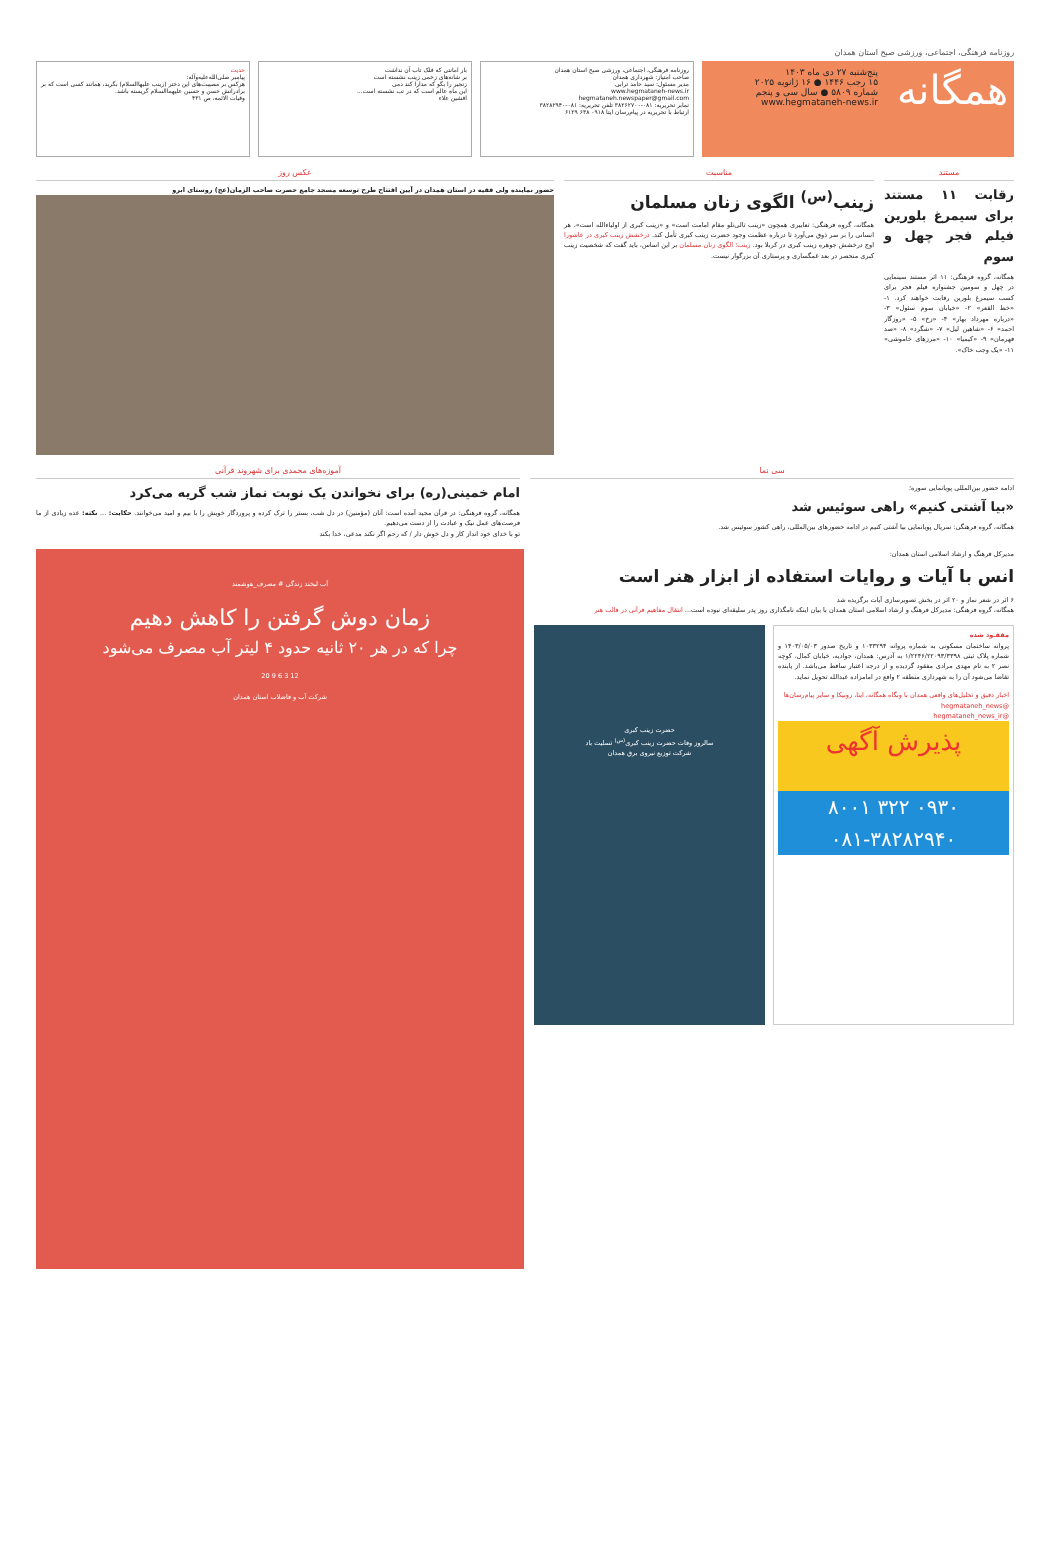روزنامه فرهنگی، اجتماعی، ورزشی صبح استان همدان
همگانه
پنج‌شنبه ۲۷ دی ماه ۱۴۰۳
۱۵ رجب ۱۴۴۶ ● ۱۶ ژانویه ۲۰۲۵
شماره ۵۸۰۹ ● سال سی و پنجم
www.hegmataneh-news.ir
روزنامه فرهنگی، اجتماعی، ورزشی صبح استان همدان
صاحب امتیاز: شهرداری همدان
مدیر مسئول: سید حامد ترابی
www.hegmataneh-news.ir
hegmataneh.newspaper@gmail.com
نمابر تحریریه: ۰۸۱-۳۸۲۶۲۷۰۰ تلفن تحریریه: ۰۸۱-۳۸۲۸۲۹۴۰
ارتباط با تحریریه در پیام‌رسان ایتا ۰۹۱۸ ۶۳۸ ۶۱۲۹
بار امانتی که فلک تاب آن نداشت
بر شانه‌های زخمی زینب نشسته است
زنجیر را بگو که مدارا کند دمی
این ماه عالم است که در تب نشسته است...
افشین علاء
حدیث
پیامبر صلی‌الله‌علیه‌وآله:
هرکس بر مصیبت‌های این دختر (زینب علیهاالسلام) بگرید، همانند کسی است که بر برادرانش حسن و حسین علیهماالسلام گریسته باشد.
وفیات الائمه، ص ۴۳۱
مستند
رقابت ۱۱ مستند برای سیمرغ بلورین فیلم فجر چهل و سوم
همگانه، گروه فرهنگی: ۱۱ اثر مستند سینمایی در چهل و سومین جشنواره فیلم فجر برای کسب سیمرغ بلورین رقابت خواهند کرد. ۱- «خط القعر» ۲- «خیابان سوم سئول» ۳- «درباره مهرداد بهار» ۴- «زخ» ۵- «روزگار احمد» ۶- «شاهین لیل» ۷- «شگرد» ۸- «صد قهرمان» ۹- «کیمیا» ۱۰- «مرزهای خاموشی» ۱۱- «یک وجب خاک».
مناسبت
زینب<sup>(س)</sup> الگوی زنان مسلمان
همگانه، گروه فرهنگی: تعابیری همچون «زینب تالی‌تلو مقام امامت است» و «زینب کبری از اولیاءالله است»، هر انسانی را بر سر ذوق می‌آورد تا درباره عظمت وجود حضرت زینب کبری تأمل کند. درخشش زینب کبری در عاشورا اوج درخشش جوهره زینب کبری در کربلا بود. زینب؛ الگوی زنان مسلمان بر این اساس، باید گفت که شخصیت زینب کبری منحصر در بعد غمگساری و پرستاری آن بزرگوار نیست.
عکس روز
حضور نماینده ولی فقیه در استان همدان در آیین افتتاح طرح توسعه مسجد جامع حضرت صاحب الزمان(عج) روستای ابرو
سی نما
ادامه حضور بین‌المللی پویانمایی سوره؛
«بیا آشتی کنیم» راهی سوئیس شد
همگانه، گروه فرهنگی: سریال پویانمایی بیا آشتی کنیم در ادامه حضورهای بین‌المللی، راهی کشور سوئیس شد.
آموزه‌های محمدی برای شهروند قرآنی
امام خمینی(ره) برای نخواندن یک نوبت نماز شب گریه می‌کرد
همگانه، گروه فرهنگی: در قرآن مجید آمده است: آنان (مؤمنین) در دل شب، بستر را ترک کرده و پروردگار خویش را با بیم و امید می‌خوانند. حکایت: ... نکته: عده زیادی از ما فرصت‌های عمل نیک و عبادت را از دست می‌دهیم.
تو با خدای خود انداز کار و دل خوش دار / که رحم اگر نکند مدعی، خدا بکند
مدیرکل فرهنگ و ارشاد اسلامی استان همدان:
انس با آیات و روایات استفاده از ابزار هنر است
۶ اثر در شعر نماز و ۲۰ اثر در بخش تصویرسازی آیات برگزیده شد
همگانه، گروه فرهنگی: مدیرکل فرهنگ و ارشاد اسلامی استان همدان با بیان اینکه نامگذاری روز پدر سلیقه‌ای نبوده است... انتقال مفاهیم قرآنی در قالب هنر
مفقـود شده
پروانه ساختمان مسکونی به شماره پروانه ۱۰۳۳۲۹۴ و تاریخ صدور ۱۴۰۳/۰۵/۰۳ و شماره پلاک ثبتی ۱/۲۲۴۶/۲۲۰۹۳/۳۳۹۸ به آدرس: همدان، جوادیه، خیابان کمال، کوچه نصر ۲ به نام مهدی مرادی مفقود گردیده و از درجه اعتبار ساقط می‌باشد. از یابنده تقاضا می‌شود آن را به شهرداری منطقه ۲ واقع در امامزاده عبدالله تحویل نماید.
اخبار دقیق و تحلیل‌های واقعی همدان با وبگاه همگانه، ایتا، روبیکا و سایر پیام‌رسان‌ها
@hegmataneh_news
@hegmataneh_news_ir
پذیرش آگهی
۰۹۳۰ ۳۲۲ ۸۰۰۱
۰۸۱-۳۸۲۸۲۹۴۰
حضرت زینب کبری
سالروز وفات حضرت زینب کبری<sup>(س)</sup> تسلیت باد
شرکت توزیع نیروی برق همدان
آب لبخند زندگی # مصرف_هوشمند
زمان دوش گرفتن را کاهش دهیم
چرا که در هر ۲۰ ثانیه حدود ۴ لیتر آب مصرف می‌شود
12 3 6 9 20
شرکت آب و فاضلاب استان همدان